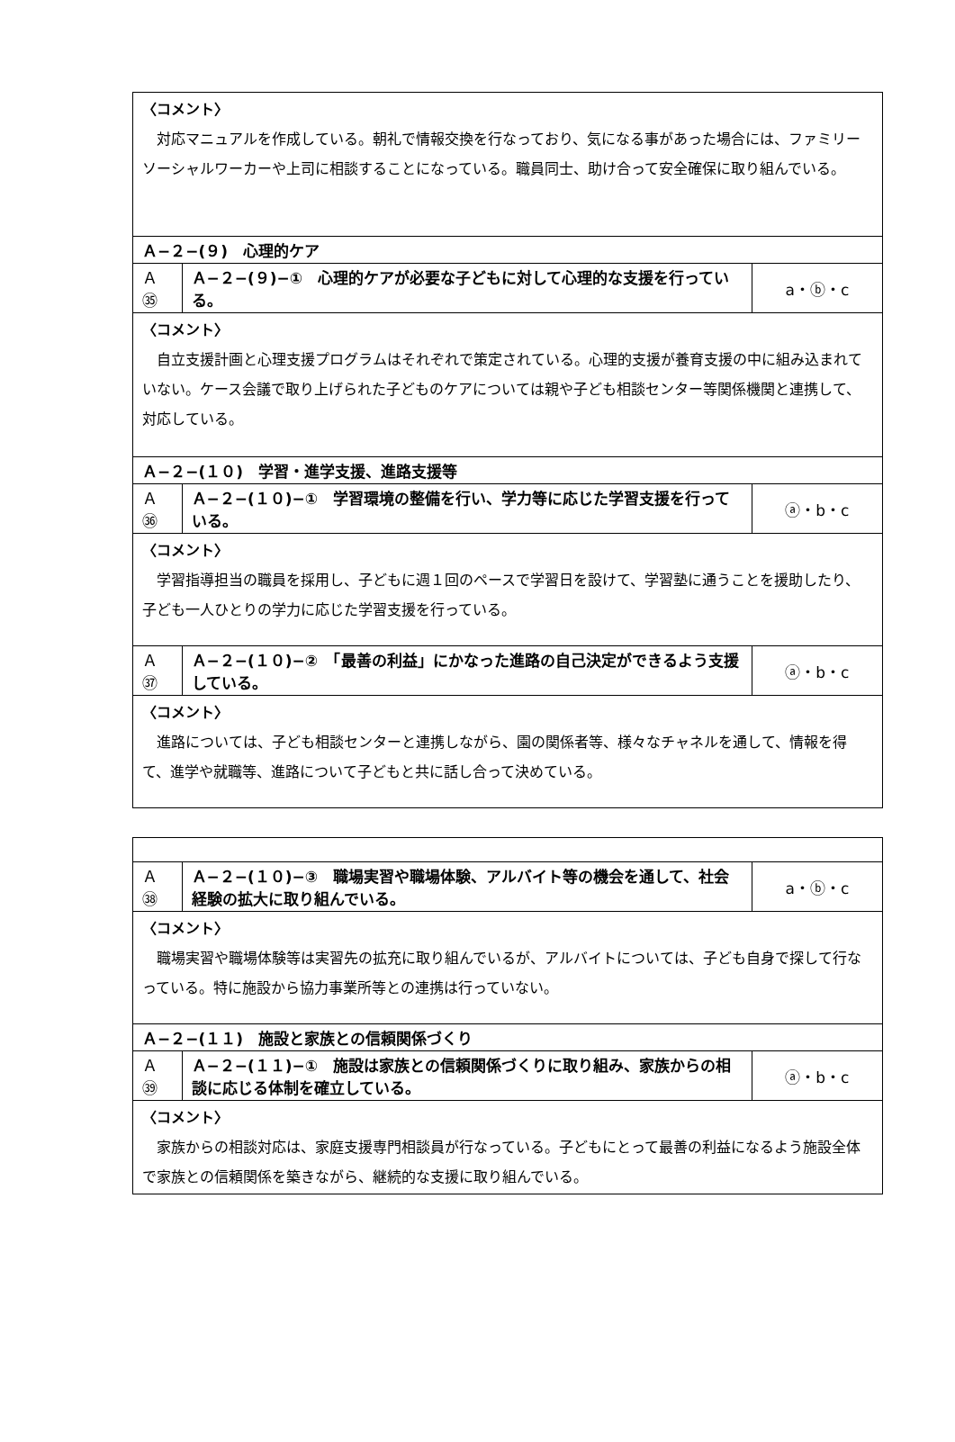| 〈コメント〉 対応マニュアルを作成している。朝礼で情報交換を行なっており、気になる事があった場合には、ファミリーソーシャルワーカーや上司に相談することになっている。職員同士、助け合って安全確保に取り組んでいる。 | | |
| Ａ−２−(９) 心理的ケア | | |
| Ａ㉟ | Ａ−２−(９)−① 心理的ケアが必要な子どもに対して心理的な支援を行っている。 | a・ⓑ・c |
| 〈コメント〉 自立支援計画と心理支援プログラムはそれぞれで策定されている。心理的支援が養育支援の中に組み込まれていない。ケース会議で取り上げられた子どものケアについては親や子ども相談センター等関係機関と連携して、対応している。 | | |
| Ａ−２−(１０) 学習・進学支援、進路支援等 | | |
| Ａ㊱ | Ａ−２−(１０)−① 学習環境の整備を行い、学力等に応じた学習支援を行っている。 | ⓐ・b・c |
| 〈コメント〉 学習指導担当の職員を採用し、子どもに週１回のペースで学習日を設けて、学習塾に通うことを援助したり、子ども一人ひとりの学力に応じた学習支援を行っている。 | | |
| Ａ㊲ | Ａ−２−(１０)−② 「最善の利益」にかなった進路の自己決定ができるよう支援している。 | ⓐ・b・c |
| 〈コメント〉 進路については、子ども相談センターと連携しながら、園の関係者等、様々なチャネルを通して、情報を得て、進学や就職等、進路について子どもと共に話し合って決めている。 | | |
| Ａ㊳ | Ａ−２−(１０)−③ 職場実習や職場体験、アルバイト等の機会を通して、社会経験の拡大に取り組んでいる。 | a・ⓑ・c |
| 〈コメント〉 職場実習や職場体験等は実習先の拡充に取り組んでいるが、アルバイトについては、子ども自身で探して行なっている。特に施設から協力事業所等との連携は行っていない。 | | |
| Ａ−２−(１１) 施設と家族との信頼関係づくり | | |
| Ａ㊴ | Ａ−２−(１１)−① 施設は家族との信頼関係づくりに取り組み、家族からの相談に応じる体制を確立している。 | ⓐ・b・c |
| 〈コメント〉 家族からの相談対応は、家庭支援専門相談員が行なっている。子どもにとって最善の利益になるよう施設全体で家族との信頼関係を築きながら、継続的な支援に取り組んでいる。 | | |